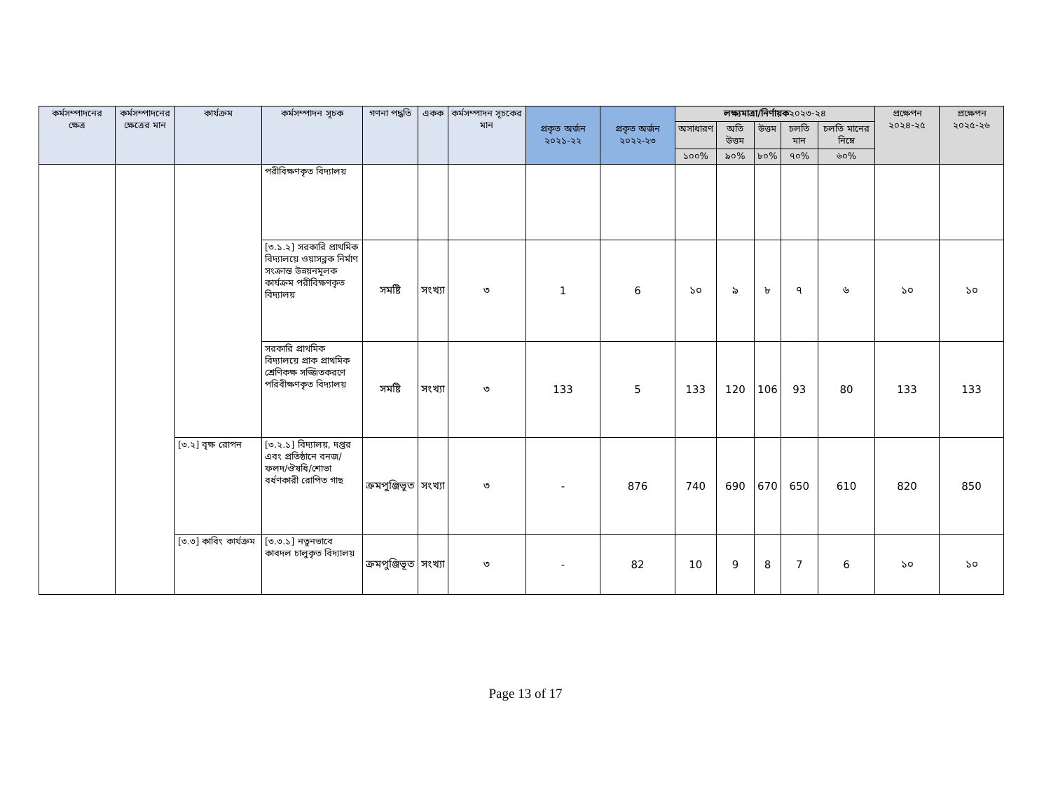| কর্মসম্পাদনের ক্ষেত্র | কর্মসম্পাদনের ক্ষেত্রের মান | কার্যক্রম | কর্মসম্পাদন সূচক | গণনা পদ্ধতি | একক | কর্মসম্পাদন সূচকের মান | প্রকৃত অর্জন ২০২১-২২ | প্রকৃত অর্জন ২০২২-২৩ | লক্ষ্যমাত্রা/নির্ণায়ক ২০২৩-২৪ | | | | | প্রক্ষেপন ২০২৪-২৫ | প্রক্ষেপন ২০২৫-২৬ |
| --- | --- | --- | --- | --- | --- | --- | --- | --- | --- | --- | --- | --- | --- | --- | --- |
| | | | | | | | | | অসাধারণ | অতি উত্তম | উত্তম | চলতি মান | চলতি মানের নিম্নে | | |
| | | | | | | | | | ১০০% | ৯০% | ৮০% | ৭০% | ৬০% | | |
| | | | পরীবিক্ষণকৃত বিদ্যালয় | | | | | | | | | | | | |
| | | | [৩.১.২] সরকারি প্রাথমিক বিদ্যালয়ে ওয়াসব্লক নির্মাণ সংক্রান্ত উন্নয়নমূলক কার্যক্রম পরীবিক্ষণকৃত বিদ্যালয় | সমষ্টি | সংখ্যা | ৩ | 1 | 6 | ১০ | ৯ | ৮ | ৭ | ৬ | ১০ | ১০ |
| | | | সরকারি প্রাথমিক বিদ্যালয়ে প্রাক প্রাথমিক শ্রেণিকক্ষ সজ্জিতকরণে পরিবীক্ষণকৃত বিদ্যালয় | সমষ্টি | সংখ্যা | ৩ | 133 | 5 | 133 | 120 | 106 | 93 | 80 | 133 | 133 |
| | | [৩.২] বৃক্ষ রোপন | [৩.২.১] বিদ্যালয়, দপ্তর এবং প্রতিষ্ঠানে বনজ/ ফলদ/ঔষধি/শোভা বর্ধণকারী রোপিত গাছ | ক্রমপুঞ্জিভূত | সংখ্যা | ৩ | - | 876 | 740 | 690 | 670 | 650 | 610 | 820 | 850 |
| | | [৩.৩] কাবিং কার্যক্রম | [৩.৩.১] নতুনভাবে কাবদল চালুকৃত বিদ্যালয় | ক্রমপুঞ্জিভূত | সংখ্যা | ৩ | - | 82 | 10 | 9 | 8 | 7 | 6 | ১০ | ১০ |
Page 13 of 17